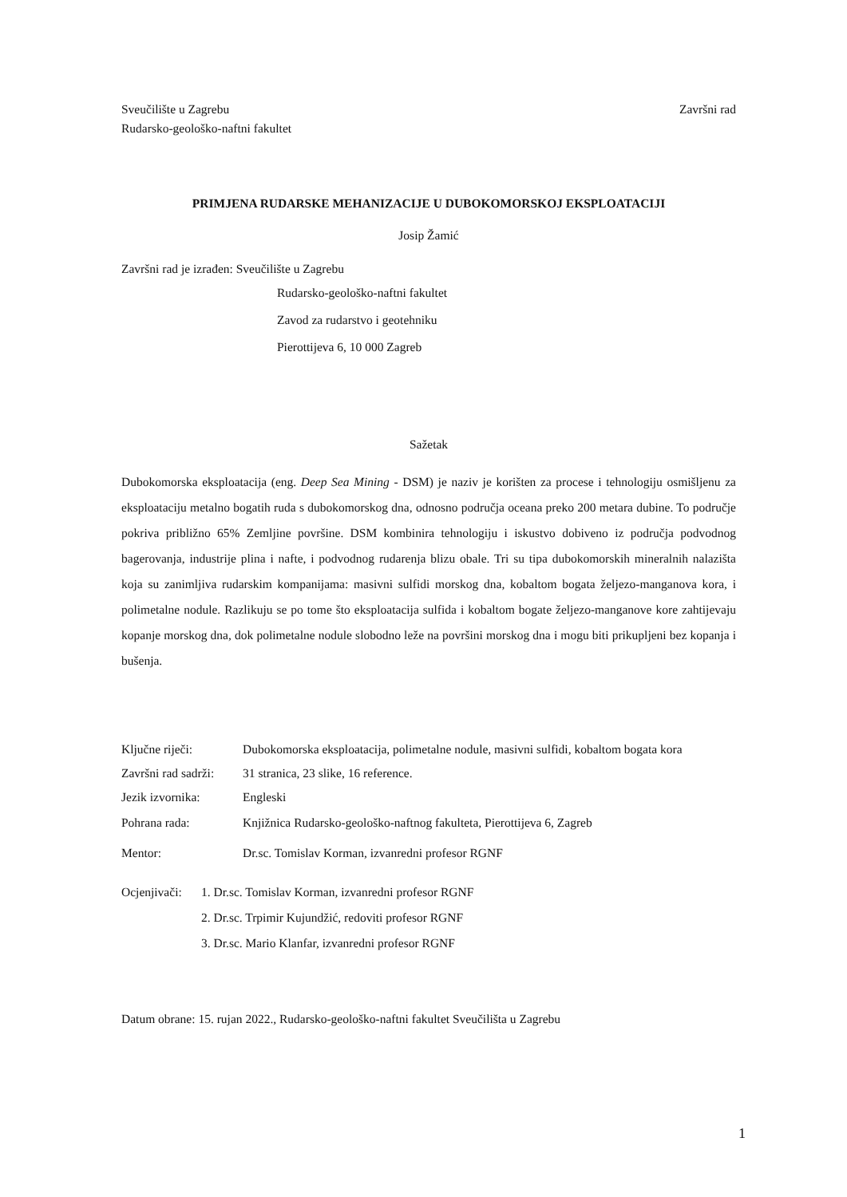Sveučilište u Zagrebu Završni rad
Rudarsko-geološko-naftni fakultet
PRIMJENA RUDARSKE MEHANIZACIJE U DUBOKOMORSKOJ EKSPLOATACIJI
Josip Žamić
Završni rad je izrađen: Sveučilište u Zagrebu
Rudarsko-geološko-naftni fakultet
Zavod za rudarstvo i geotehniku
Pierottijeva 6, 10 000 Zagreb
Sažetak
Dubokomorska eksploatacija (eng. Deep Sea Mining - DSM) je naziv je korišten za procese i tehnologiju osmišljenu za eksploataciju metalno bogatih ruda s dubokomorskog dna, odnosno područja oceana preko 200 metara dubine. To područje pokriva približno 65% Zemljine površine. DSM kombinira tehnologiju i iskustvo dobiveno iz područja podvodnog bagerovanja, industrije plina i nafte, i podvodnog rudarenja blizu obale. Tri su tipa dubokomorskih mineralnih nalazišta koja su zanimljiva rudarskim kompanijama: masivni sulfidi morskog dna, kobaltom bogata željezo-manganova kora, i polimetalne nodule. Razlikuju se po tome što eksploatacija sulfida i kobaltom bogate željezo-manganove kore zahtijevaju kopanje morskog dna, dok polimetalne nodule slobodno leže na površini morskog dna i mogu biti prikupljeni bez kopanja i bušenja.
Ključne riječi: Dubokomorska eksploatacija, polimetalne nodule, masivni sulfidi, kobaltom bogata kora
Završni rad sadrži: 31 stranica, 23 slike, 16 reference.
Jezik izvornika: Engleski
Pohrana rada: Knjižnica Rudarsko-geološko-naftnog fakulteta, Pierottijeva 6, Zagreb
Mentor: Dr.sc. Tomislav Korman, izvanredni profesor RGNF
Ocjenjivači:
1. Dr.sc. Tomislav Korman, izvanredni profesor RGNF
2. Dr.sc. Trpimir Kujundžić, redoviti profesor RGNF
3. Dr.sc. Mario Klanfar, izvanredni profesor RGNF
Datum obrane: 15. rujan 2022., Rudarsko-geološko-naftni fakultet Sveučilišta u Zagrebu
1